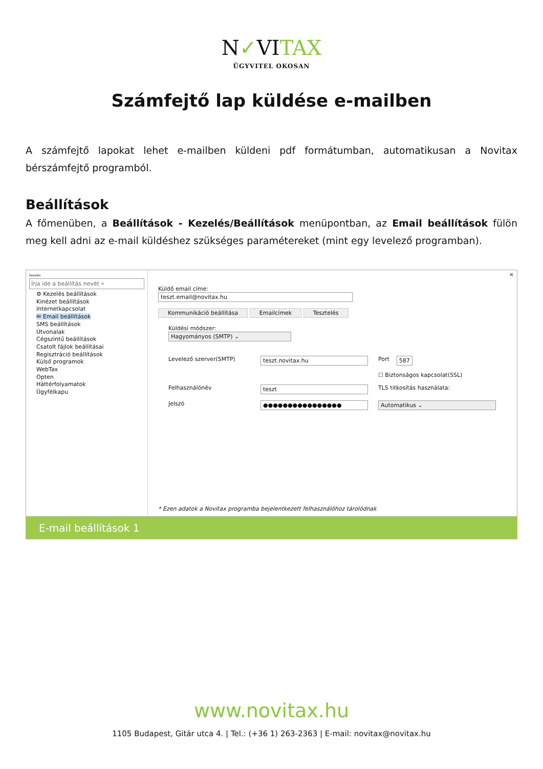N✓VITAX
ÜGYVITEL OKOSAN
Számfejtő lap küldése e-mailben
A számfejtő lapokat lehet e-mailben küldeni pdf formátumban, automatikusan a Novitax bérszámfejtő programból.
Beállítások
A főmenüben, a Beállítások - Kezelés/Beállítások menüpontban, az Email beállítások fülön meg kell adni az e-mail küldéshez szükséges paramétereket (mint egy levelező programban).
Kezelés
Írja ide a beállítás nevét ⌕
⚙ Kezelés beállítások
Kinézet beállítások
Internetkapcsolat
✉ Email beállítások
SMS beállítások
Útvonalak
Cégszintű beállítások
Csatolt fájlok beállításai
Regisztráció beállítások
Külső programok
WebTax
Opten
Háttérfolyamatok
Ügyfélkapu
Küldő email címe:
teszt.email@novitax.hu
Kommunikáció beállítása Emailcímek Tesztelés
Küldési módszer:
Hagyományos (SMTP) ⌄
Levelező szerver(SMTP) teszt.novitax.hu Port 587
☐ Biztonságos kapcsolat(SSL)
Felhasználónév teszt TLS titkosítás használata:
Jelszó ●●●●●●●●●●●●●●●● Automatikus ⌄
* Ezen adatok a Novitax programba bejelentkezett felhasználóhoz tárolódnak
×
E-mail beállítások 1
www.novitax.hu
1105 Budapest, Gitár utca 4. | Tel.: (+36 1) 263-2363 | E-mail: novitax@novitax.hu